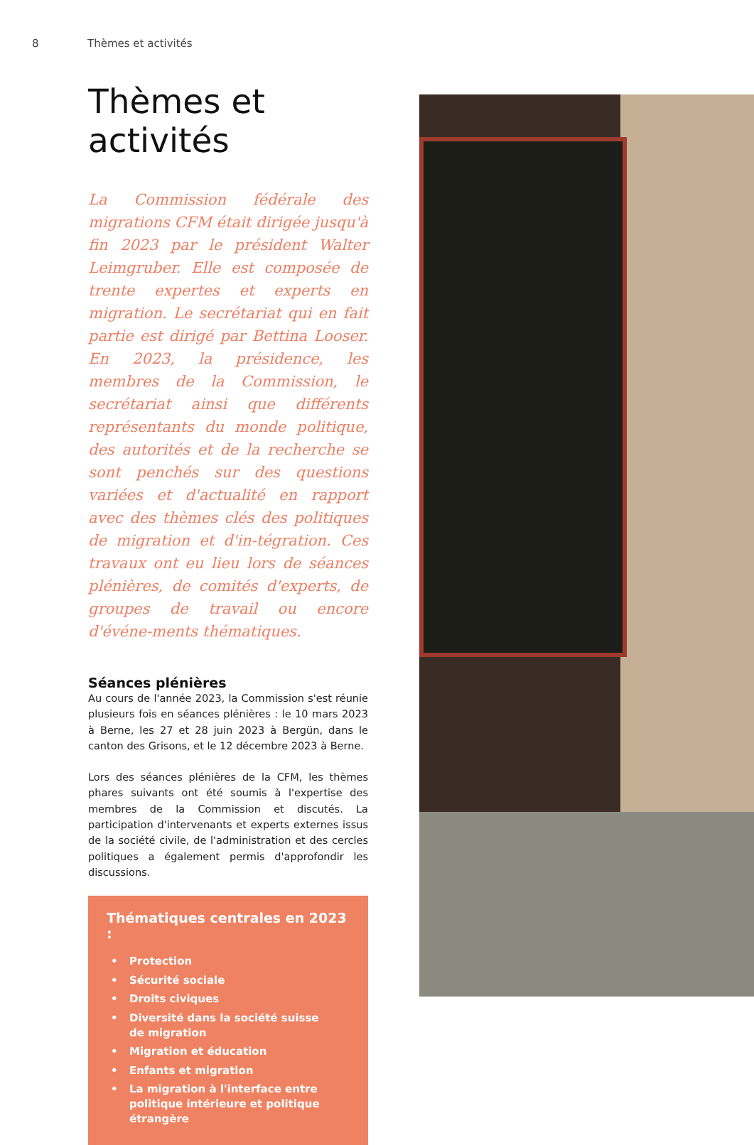8 Thèmes et activités
Thèmes et activités
La Commission fédérale des migrations CFM était dirigée jusqu'à fin 2023 par le président Walter Leimgruber. Elle est composée de trente expertes et experts en migration. Le secrétariat qui en fait partie est dirigé par Bettina Looser. En 2023, la présidence, les membres de la Commission, le secrétariat ainsi que différents représentants du monde politique, des autorités et de la recherche se sont penchés sur des questions variées et d'actualité en rapport avec des thèmes clés des politiques de migration et d'in-tégration. Ces travaux ont eu lieu lors de séances plénières, de comités d'experts, de groupes de travail ou encore d'événe-ments thématiques.
Séances plénières
Au cours de l'année 2023, la Commission s'est réunie plusieurs fois en séances plénières : le 10 mars 2023 à Berne, les 27 et 28 juin 2023 à Bergün, dans le canton des Grisons, et le 12 décembre 2023 à Berne.
Lors des séances plénières de la CFM, les thèmes phares suivants ont été soumis à l'expertise des membres de la Commission et discutés. La participation d'intervenants et experts externes issus de la société civile, de l'administration et des cercles politiques a également permis d'approfondir les discussions.
Thématiques centrales en 2023 :
• Protection
• Sécurité sociale
• Droits civiques
• Diversité dans la société suisse
de migration
• Migration et éducation
• Enfants et migration
• La migration à l'interface entre politique intérieure et politique étrangère